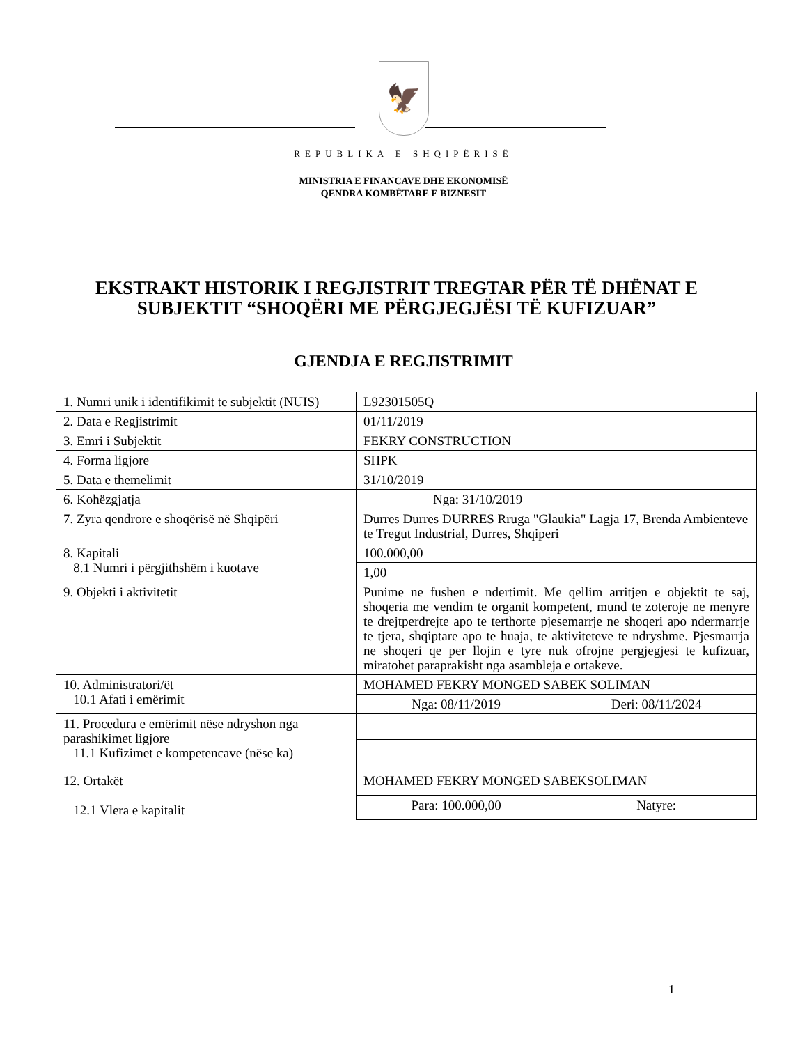🦅
REPUBLIKA E SHQIPËRISË
MINISTRIA E FINANCAVE DHE EKONOMISË
QENDRA KOMBËTARE E BIZNESIT
EKSTRAKT HISTORIK I REGJISTRIT TREGTAR PËR TË DHËNAT E SUBJEKTIT “SHOQËRI ME PËRGJEGJËSI TË KUFIZUAR”
GJENDJA E REGJISTRIMIT
| 1. Numri unik i identifikimit te subjektit (NUIS) | L92301505Q | |
| 2. Data e Regjistrimit | 01/11/2019 | |
| 3. Emri i Subjektit | FEKRY CONSTRUCTION | |
| 4. Forma ligjore | SHPK | |
| 5. Data e themelimit | 31/10/2019 | |
| 6. Kohëzgjatja | Nga: 31/10/2019 | |
| 7. Zyra qendrore e shoqërisë në Shqipëri | Durres Durres DURRES Rruga "Glaukia" Lagja 17, Brenda Ambienteve te Tregut Industrial, Durres, Shqiperi | |
| 8. Kapitali 8.1 Numri i përgjithshëm i kuotave | 100.000,00 | |
| | 1,00 | |
| 9. Objekti i aktivitetit | Punime ne fushen e ndertimit. Me qellim arritjen e objektit te saj, shoqeria me vendim te organit kompetent, mund te zoteroje ne menyre te drejtperdrejte apo te terthorte pjesemarrje ne shoqeri apo ndermarrje te tjera, shqiptare apo te huaja, te aktiviteteve te ndryshme. Pjesmarrja ne shoqeri qe per llojin e tyre nuk ofrojne pergjegjesi te kufizuar, miratohet paraprakisht nga asambleja e ortakeve. | |
| 10. Administratori/ët 10.1 Afati i emërimit | MOHAMED FEKRY MONGED SABEK SOLIMAN | |
| | Nga: 08/11/2019 | Deri: 08/11/2024 |
| 11. Procedura e emërimit nëse ndryshon nga parashikimet ligjore 11.1 Kufizimet e kompetencave (nëse ka) | | |
| 12. Ortakët 12.1 Vlera e kapitalit | MOHAMED FEKRY MONGED SABEKSOLIMAN | |
| | Para: 100.000,00 | Natyre: |
1